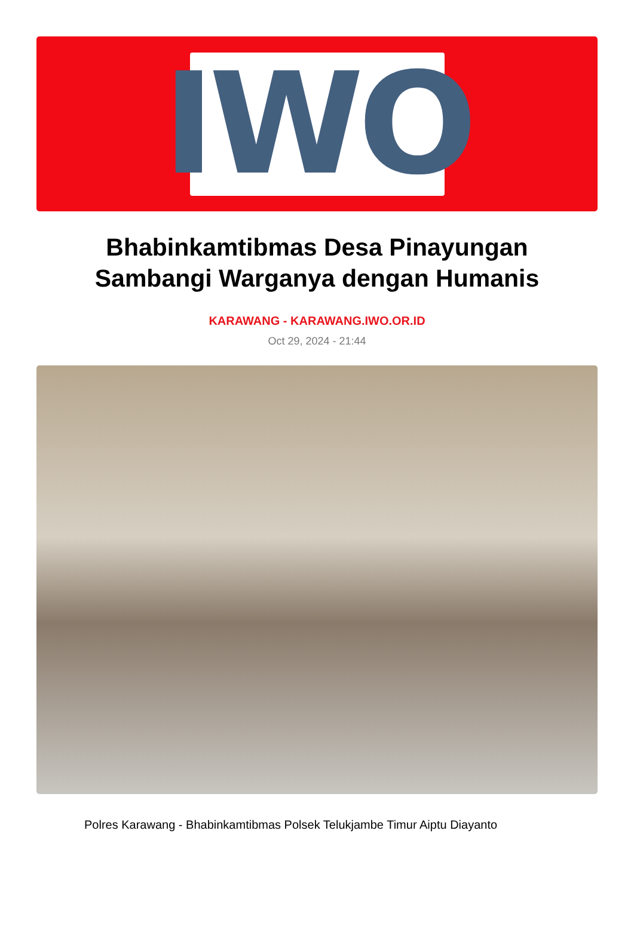IWO
Bhabinkamtibmas Desa Pinayungan Sambangi Warganya dengan Humanis
KARAWANG - KARAWANG.IWO.OR.ID
Oct 29, 2024 - 21:44
Polres Karawang - Bhabinkamtibmas Polsek Telukjambe Timur Aiptu Diayanto